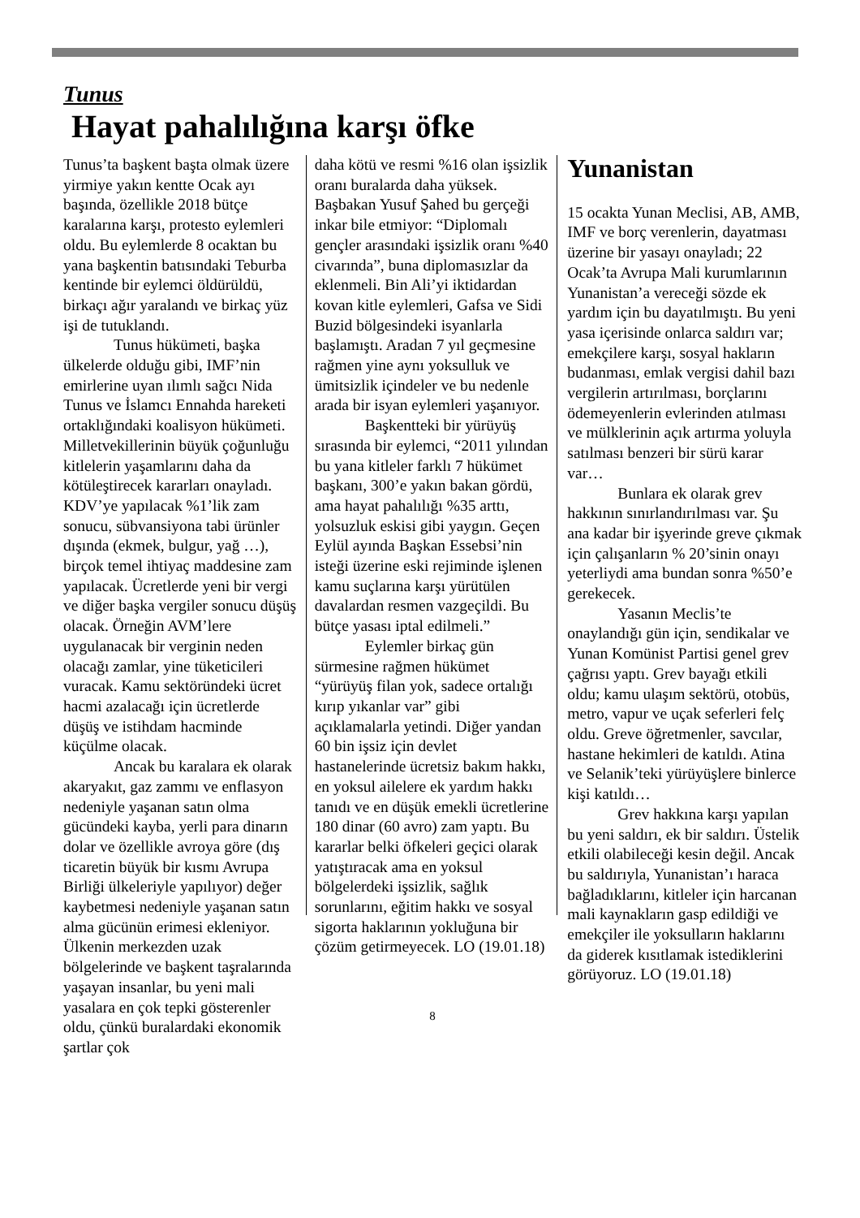Tunus
Hayat pahalılığına karşı öfke
Tunus’ta başkent başta olmak üzere yirmiye yakın kentte Ocak ayı başında, özellikle 2018 bütçe karalarına karşı, protesto eylemleri oldu. Bu eylemlerde 8 ocaktan bu yana başkentin batısındaki Teburba kentinde bir eylemci öldürüldü, birkaçı ağır yaralandı ve birkaç yüz işi de tutuklandı.
Tunus hükümeti, başka ülkelerde olduğu gibi, IMF’nin emirlerine uyan ılımlı sağcı Nida Tunus ve İslamcı Ennahda hareketi ortaklığındaki koalisyon hükümeti. Milletvekillerinin büyük çoğunluğu kitlelerin yaşamlarını daha da kötüleştirecek kararları onayladı. KDV’ye yapılacak %1’lik zam sonucu, sübvansiyona tabi ürünler dışında (ekmek, bulgur, yağ …), birçok temel ihtiyaç maddesine zam yapılacak. Ücretlerde yeni bir vergi ve diğer başka vergiler sonucu düşüş olacak. Örneğin AVM’lere uygulanacak bir verginin neden olacağı zamlar, yine tüketicileri vuracak. Kamu sektöründeki ücret hacmi azalacağı için ücretlerde düşüş ve istihdam hacminde küçülme olacak.
Ancak bu karalara ek olarak akaryakıt, gaz zammı ve enflasyon nedeniyle yaşanan satın olma gücündeki kayba, yerli para dinarın dolar ve özellikle avroya göre (dış ticaretin büyük bir kısmı Avrupa Birliği ülkeleriyle yapılıyor) değer kaybetmesi nedeniyle yaşanan satın alma gücünün erimesi ekleniyor. Ülkenin merkezden uzak bölgelerinde ve başkent taşralarında yaşayan insanlar, bu yeni mali yasalara en çok tepki gösterenler oldu, çünkü buralardaki ekonomik şartlar çok
daha kötü ve resmi %16 olan işsizlik oranı buralarda daha yüksek. Başbakan Yusuf Şahed bu gerçeği inkar bile etmiyor: “Diplomalı gençler arasındaki işsizlik oranı %40 civarında”, buna diplomasızlar da eklenmeli. Bin Ali’yi iktidardan kovan kitle eylemleri, Gafsa ve Sidi Buzid bölgesindeki isyanlarla başlamıştı. Aradan 7 yıl geçmesine rağmen yine aynı yoksulluk ve ümitsizlik içindeler ve bu nedenle arada bir isyan eylemleri yaşanıyor.
Başkentteki bir yürüyüş sırasında bir eylemci, “2011 yılından bu yana kitleler farklı 7 hükümet başkanı, 300’e yakın bakan gördü, ama hayat pahalılığı %35 arttı, yolsuzluk eskisi gibi yaygın. Geçen Eylül ayında Başkan Essebsi’nin isteği üzerine eski rejiminde işlenen kamu suçlarına karşı yürütülen davalardan resmen vazgeçildi. Bu bütçe yasası iptal edilmeli.”
Eylemler birkaç gün sürmesine rağmen hükümet “yürüyüş filan yok, sadece ortalığı kırıp yıkanlar var” gibi açıklamalarla yetindi. Diğer yandan 60 bin işsiz için devlet hastanelerinde ücretsiz bakım hakkı, en yoksul ailelere ek yardım hakkı tanıdı ve en düşük emekli ücretlerine 180 dinar (60 avro) zam yaptı. Bu kararlar belki öfkeleri geçici olarak yatıştıracak ama en yoksul bölgelerdeki işsizlik, sağlık sorunlarını, eğitim hakkı ve sosyal sigorta haklarının yokluğuna bir çözüm getirmeyecek. LO (19.01.18)
Yunanistan
15 ocakta Yunan Meclisi, AB, AMB, IMF ve borç verenlerin, dayatması üzerine bir yasayı onayladı; 22 Ocak’ta Avrupa Mali kurumlarının Yunanistan’a vereceği sözde ek yardım için bu dayatılmıştı. Bu yeni yasa içerisinde onlarca saldırı var; emekçilere karşı, sosyal hakların budanması, emlak vergisi dahil bazı vergilerin artırılması, borçlarını ödemeyenlerin evlerinden atılması ve mülklerinin açık artırma yoluyla satılması benzeri bir sürü karar var…
Bunlara ek olarak grev hakkının sınırlandırılması var. Şu ana kadar bir işyerinde greve çıkmak için çalışanların % 20’sinin onayı yeterliydi ama bundan sonra %50’e gerekecek.
Yasanın Meclis’te onaylandığı gün için, sendikalar ve Yunan Komünist Partisi genel grev çağrısı yaptı. Grev bayağı etkili oldu; kamu ulaşım sektörü, otobüs, metro, vapur ve uçak seferleri felç oldu. Greve öğretmenler, savcılar, hastane hekimleri de katıldı. Atina ve Selanik’teki yürüyüşlere binlerce kişi katıldı…
Grev hakkına karşı yapılan bu yeni saldırı, ek bir saldırı. Üstelik etkili olabileceği kesin değil. Ancak bu saldırıyla, Yunanistan’ı haraca bağladıklarını, kitleler için harcanan mali kaynakların gasp edildiği ve emekçiler ile yoksulların haklarını da giderek kısıtlamak istediklerini görüyoruz. LO (19.01.18)
8